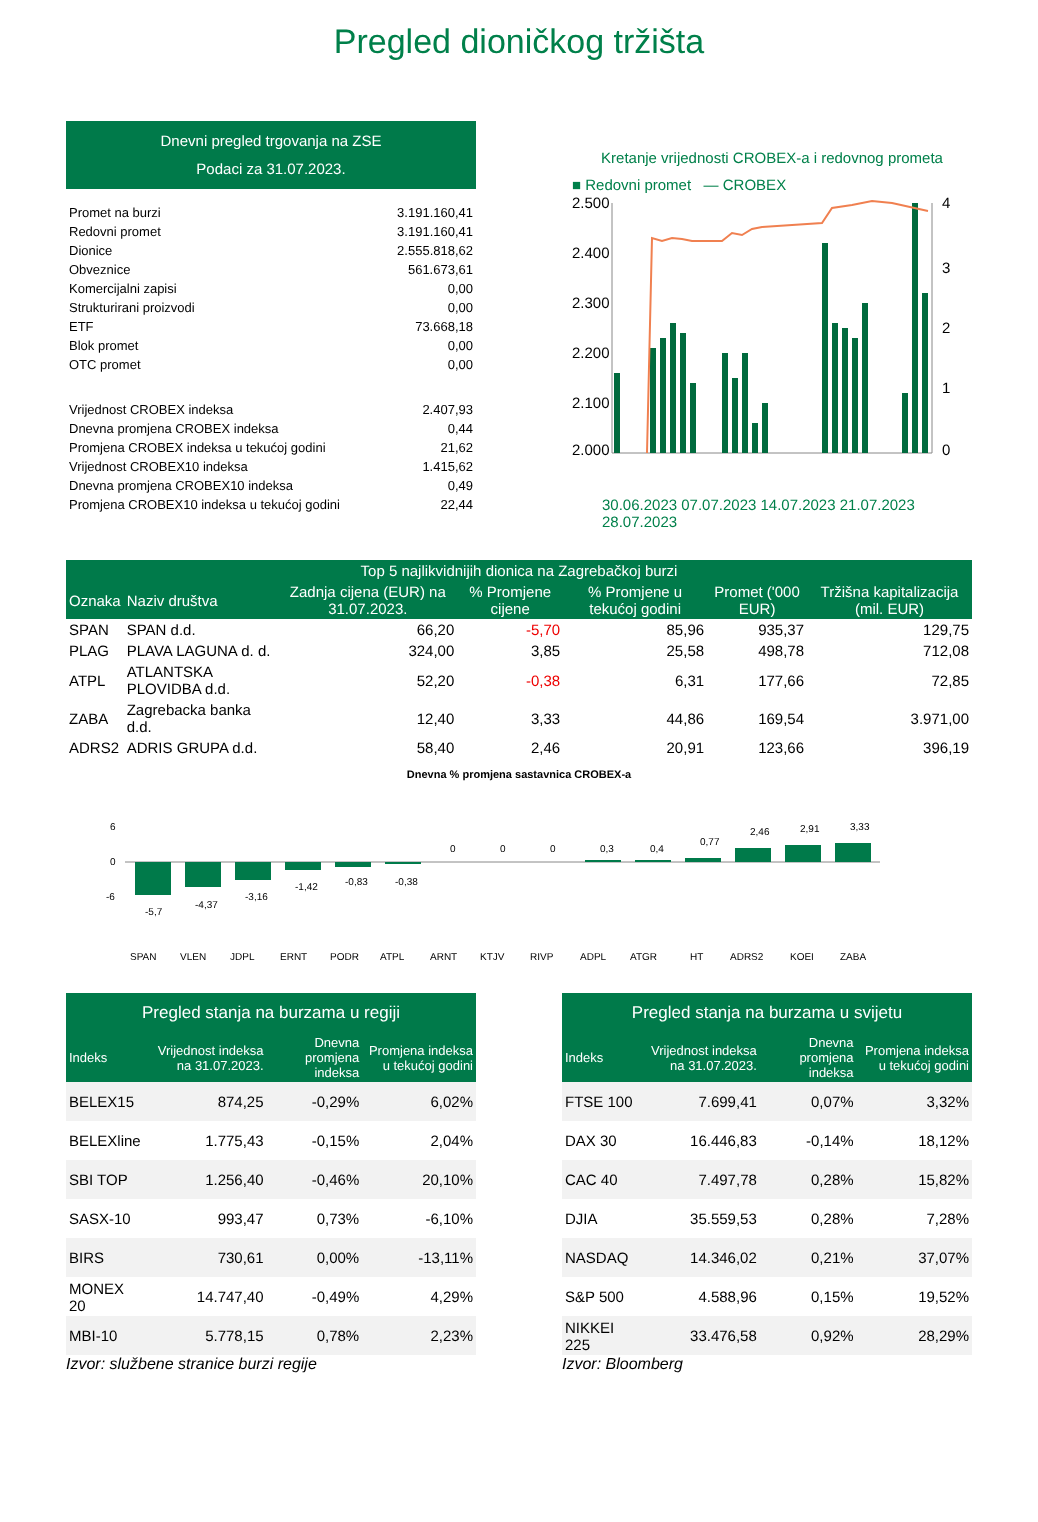Pregled dioničkog tržišta
Dnevni pregled trgovanja na ZSE
Podaci za 31.07.2023.
| Promet na burzi | 3.191.160,41 |
| Redovni promet | 3.191.160,41 |
| Dionice | 2.555.818,62 |
| Obveznice | 561.673,61 |
| Komercijalni zapisi | 0,00 |
| Strukturirani proizvodi | 0,00 |
| ETF | 73.668,18 |
| Blok promet | 0,00 |
| OTC promet | 0,00 |
| Vrijednost CROBEX indeksa | 2.407,93 |
| Dnevna promjena CROBEX indeksa | 0,44 |
| Promjena CROBEX indeksa u tekućoj godini | 21,62 |
| Vrijednost CROBEX10 indeksa | 1.415,62 |
| Dnevna promjena CROBEX10 indeksa | 0,49 |
| Promjena CROBEX10 indeksa u tekućoj godini | 22,44 |
Kretanje vrijednosti CROBEX-a i redovnog prometa
■ Redovni promet — CROBEX
2.500
2.400
2.300
2.200
2.100
2.000
4
3
2
1
0
30.06.2023 07.07.2023 14.07.2023 21.07.2023 28.07.2023
| Top 5 najlikvidnijih dionica na Zagrebačkoj burzi | | | | | | |
| --- | --- | --- | --- | --- | --- | --- |
| Oznaka | Naziv društva | Zadnja cijena (EUR) na 31.07.2023. | % Promjene cijene | % Promjene u tekućoj godini | Promet ('000 EUR) | Tržišna kapitalizacija (mil. EUR) |
| SPAN | SPAN d.d. | 66,20 | -5,70 | 85,96 | 935,37 | 129,75 |
| PLAG | PLAVA LAGUNA d. d. | 324,00 | 3,85 | 25,58 | 498,78 | 712,08 |
| ATPL | ATLANTSKA PLOVIDBA d.d. | 52,20 | -0,38 | 6,31 | 177,66 | 72,85 |
| ZABA | Zagrebacka banka d.d. | 12,40 | 3,33 | 44,86 | 169,54 | 3.971,00 |
| ADRS2 | ADRIS GRUPA d.d. | 58,40 | 2,46 | 20,91 | 123,66 | 396,19 |
Dnevna % promjena sastavnica CROBEX-a
6
0
-6
-5,7
-4,37
-3,16
-1,42
-0,83
-0,38
0
0
0
0,3
0,4
0,77
2,46
2,91
3,33
SPAN
VLEN
JDPL
ERNT
PODR
ATPL
ARNT
KTJV
RIVP
ADPL
ATGR
HT
ADRS2
KOEI
ZABA
| Pregled stanja na burzama u regiji | | | |
| --- | --- | --- | --- |
| Indeks | Vrijednost indeksa na 31.07.2023. | Dnevna promjena indeksa | Promjena indeksa u tekućoj godini |
| BELEX15 | 874,25 | -0,29% | 6,02% |
| BELEXline | 1.775,43 | -0,15% | 2,04% |
| SBI TOP | 1.256,40 | -0,46% | 20,10% |
| SASX-10 | 993,47 | 0,73% | -6,10% |
| BIRS | 730,61 | 0,00% | -13,11% |
| MONEX 20 | 14.747,40 | -0,49% | 4,29% |
| MBI-10 | 5.778,15 | 0,78% | 2,23% |
Izvor: službene stranice burzi regije
| Pregled stanja na burzama u svijetu | | | |
| --- | --- | --- | --- |
| Indeks | Vrijednost indeksa na 31.07.2023. | Dnevna promjena indeksa | Promjena indeksa u tekućoj godini |
| FTSE 100 | 7.699,41 | 0,07% | 3,32% |
| DAX 30 | 16.446,83 | -0,14% | 18,12% |
| CAC 40 | 7.497,78 | 0,28% | 15,82% |
| DJIA | 35.559,53 | 0,28% | 7,28% |
| NASDAQ | 14.346,02 | 0,21% | 37,07% |
| S&P 500 | 4.588,96 | 0,15% | 19,52% |
| NIKKEI 225 | 33.476,58 | 0,92% | 28,29% |
Izvor: Bloomberg